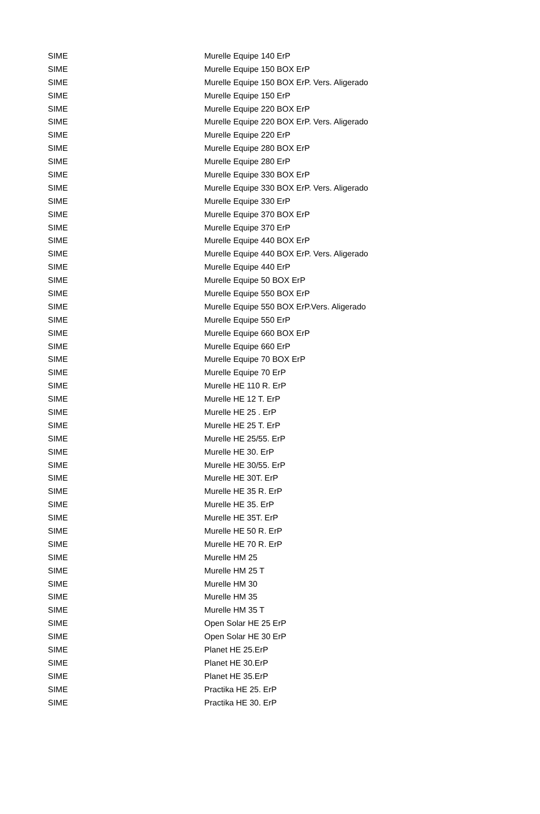| SIME | Murelle Equipe 140 ErP |
| SIME | Murelle Equipe 150 BOX ErP |
| SIME | Murelle Equipe 150 BOX ErP. Vers. Aligerado |
| SIME | Murelle Equipe 150 ErP |
| SIME | Murelle Equipe 220 BOX ErP |
| SIME | Murelle Equipe 220 BOX ErP. Vers. Aligerado |
| SIME | Murelle Equipe 220 ErP |
| SIME | Murelle Equipe 280 BOX ErP |
| SIME | Murelle Equipe 280 ErP |
| SIME | Murelle Equipe 330 BOX ErP |
| SIME | Murelle Equipe 330 BOX ErP. Vers. Aligerado |
| SIME | Murelle Equipe 330 ErP |
| SIME | Murelle Equipe 370 BOX ErP |
| SIME | Murelle Equipe 370 ErP |
| SIME | Murelle Equipe 440 BOX ErP |
| SIME | Murelle Equipe 440 BOX ErP. Vers. Aligerado |
| SIME | Murelle Equipe 440 ErP |
| SIME | Murelle Equipe 50 BOX ErP |
| SIME | Murelle Equipe 550 BOX ErP |
| SIME | Murelle Equipe 550 BOX ErP.Vers. Aligerado |
| SIME | Murelle Equipe 550 ErP |
| SIME | Murelle Equipe 660 BOX ErP |
| SIME | Murelle Equipe 660 ErP |
| SIME | Murelle Equipe 70 BOX ErP |
| SIME | Murelle Equipe 70 ErP |
| SIME | Murelle HE 110 R. ErP |
| SIME | Murelle HE 12 T. ErP |
| SIME | Murelle HE 25 . ErP |
| SIME | Murelle HE 25 T. ErP |
| SIME | Murelle HE 25/55. ErP |
| SIME | Murelle HE 30. ErP |
| SIME | Murelle HE 30/55. ErP |
| SIME | Murelle HE 30T. ErP |
| SIME | Murelle HE 35 R. ErP |
| SIME | Murelle HE 35. ErP |
| SIME | Murelle HE 35T. ErP |
| SIME | Murelle HE 50 R. ErP |
| SIME | Murelle HE 70 R. ErP |
| SIME | Murelle HM 25 |
| SIME | Murelle HM 25 T |
| SIME | Murelle HM 30 |
| SIME | Murelle HM 35 |
| SIME | Murelle HM 35 T |
| SIME | Open Solar HE 25 ErP |
| SIME | Open Solar HE 30 ErP |
| SIME | Planet HE 25.ErP |
| SIME | Planet HE 30.ErP |
| SIME | Planet HE 35.ErP |
| SIME | Practika HE 25. ErP |
| SIME | Practika HE 30. ErP |